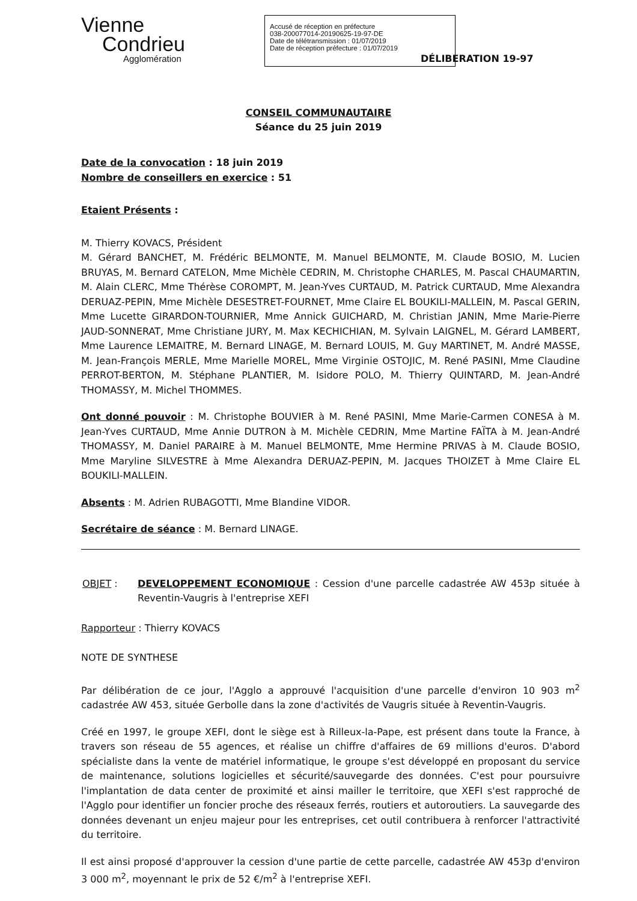Vienne
Condrieu
Agglomération
Accusé de réception en préfecture
038-200077014-20190625-19-97-DE
Date de télétransmission : 01/07/2019
Date de réception préfecture : 01/07/2019
DÉLIBERATION 19-97
CONSEIL COMMUNAUTAIRE
Séance du 25 juin 2019
Date de la convocation : 18 juin 2019
Nombre de conseillers en exercice : 51
Etaient Présents :
M. Thierry KOVACS, Président
M. Gérard BANCHET, M. Frédéric BELMONTE, M. Manuel BELMONTE, M. Claude BOSIO, M. Lucien BRUYAS, M. Bernard CATELON, Mme Michèle CEDRIN, M. Christophe CHARLES, M. Pascal CHAUMARTIN, M. Alain CLERC, Mme Thérèse COROMPT, M. Jean-Yves CURTAUD, M. Patrick CURTAUD, Mme Alexandra DERUAZ-PEPIN, Mme Michèle DESESTRET-FOURNET, Mme Claire EL BOUKILI-MALLEIN, M. Pascal GERIN, Mme Lucette GIRARDON-TOURNIER, Mme Annick GUICHARD, M. Christian JANIN, Mme Marie-Pierre JAUD-SONNERAT, Mme Christiane JURY, M. Max KECHICHIAN, M. Sylvain LAIGNEL, M. Gérard LAMBERT, Mme Laurence LEMAITRE, M. Bernard LINAGE, M. Bernard LOUIS, M. Guy MARTINET, M. André MASSE, M. Jean-François MERLE, Mme Marielle MOREL, Mme Virginie OSTOJIC, M. René PASINI, Mme Claudine PERROT-BERTON, M. Stéphane PLANTIER, M. Isidore POLO, M. Thierry QUINTARD, M. Jean-André THOMASSY, M. Michel THOMMES.
Ont donné pouvoir : M. Christophe BOUVIER à M. René PASINI, Mme Marie-Carmen CONESA à M. Jean-Yves CURTAUD, Mme Annie DUTRON à M. Michèle CEDRIN, Mme Martine FAÏTA à M. Jean-André THOMASSY, M. Daniel PARAIRE à M. Manuel BELMONTE, Mme Hermine PRIVAS à M. Claude BOSIO, Mme Maryline SILVESTRE à Mme Alexandra DERUAZ-PEPIN, M. Jacques THOIZET à Mme Claire EL BOUKILI-MALLEIN.
Absents : M. Adrien RUBAGOTTI, Mme Blandine VIDOR.
Secrétaire de séance : M. Bernard LINAGE.
OBJET : DEVELOPPEMENT ECONOMIQUE : Cession d'une parcelle cadastrée AW 453p située à Reventin-Vaugris à l'entreprise XEFI
Rapporteur : Thierry KOVACS
NOTE DE SYNTHESE
Par délibération de ce jour, l'Agglo a approuvé l'acquisition d'une parcelle d'environ 10 903 m<sup>2</sup> cadastrée AW 453, située Gerbolle dans la zone d'activités de Vaugris située à Reventin-Vaugris.
Créé en 1997, le groupe XEFI, dont le siège est à Rilleux-la-Pape, est présent dans toute la France, à travers son réseau de 55 agences, et réalise un chiffre d'affaires de 69 millions d'euros. D'abord spécialiste dans la vente de matériel informatique, le groupe s'est développé en proposant du service de maintenance, solutions logicielles et sécurité/sauvegarde des données. C'est pour poursuivre l'implantation de data center de proximité et ainsi mailler le territoire, que XEFI s'est rapproché de l'Agglo pour identifier un foncier proche des réseaux ferrés, routiers et autoroutiers. La sauvegarde des données devenant un enjeu majeur pour les entreprises, cet outil contribuera à renforcer l'attractivité du territoire.
Il est ainsi proposé d'approuver la cession d'une partie de cette parcelle, cadastrée AW 453p d'environ 3 000 m<sup>2</sup>, moyennant le prix de 52 €/m<sup>2</sup> à l'entreprise XEFI.